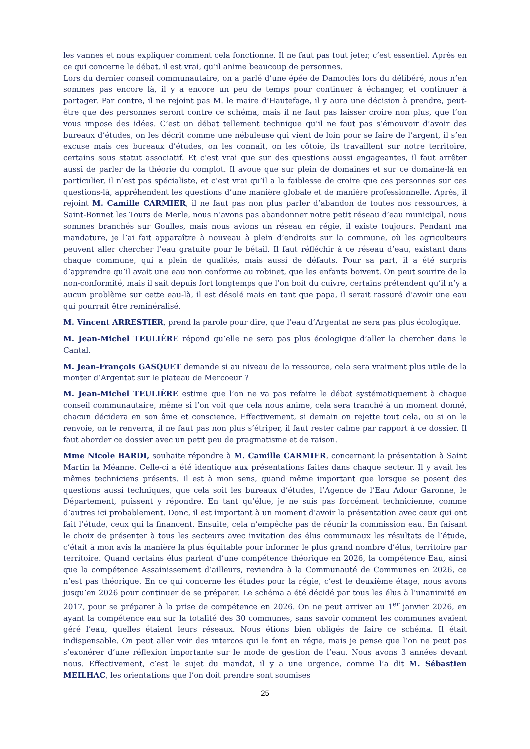les vannes et nous expliquer comment cela fonctionne. Il ne faut pas tout jeter, c’est essentiel. Après en ce qui concerne le débat, il est vrai, qu’il anime beaucoup de personnes.
Lors du dernier conseil communautaire, on a parlé d’une épée de Damoclès lors du délibéré, nous n’en sommes pas encore là, il y a encore un peu de temps pour continuer à échanger, et continuer à partager. Par contre, il ne rejoint pas M. le maire d’Hautefage, il y aura une décision à prendre, peut-être que des personnes seront contre ce schéma, mais il ne faut pas laisser croire non plus, que l’on vous impose des idées. C’est un débat tellement technique qu’il ne faut pas s’émouvoir d’avoir des bureaux d’études, on les décrit comme une nébuleuse qui vient de loin pour se faire de l’argent, il s’en excuse mais ces bureaux d’études, on les connait, on les côtoie, ils travaillent sur notre territoire, certains sous statut associatif. Et c’est vrai que sur des questions aussi engageantes, il faut arrêter aussi de parler de la théorie du complot. Il avoue que sur plein de domaines et sur ce domaine-là en particulier, il n’est pas spécialiste, et c’est vrai qu’il a la faiblesse de croire que ces personnes sur ces questions-là, appréhendent les questions d’une manière globale et de manière professionnelle. Après, il rejoint M. Camille CARMIER, il ne faut pas non plus parler d’abandon de toutes nos ressources, à Saint-Bonnet les Tours de Merle, nous n’avons pas abandonner notre petit réseau d’eau municipal, nous sommes branchés sur Goulles, mais nous avions un réseau en régie, il existe toujours. Pendant ma mandature, je l’ai fait apparaître à nouveau à plein d’endroits sur la commune, où les agriculteurs peuvent aller chercher l’eau gratuite pour le bétail. Il faut réfléchir à ce réseau d’eau, existant dans chaque commune, qui a plein de qualités, mais aussi de défauts. Pour sa part, il a été surpris d’apprendre qu’il avait une eau non conforme au robinet, que les enfants boivent. On peut sourire de la non-conformité, mais il sait depuis fort longtemps que l’on boit du cuivre, certains prétendent qu’il n’y a aucun problème sur cette eau-là, il est désolé mais en tant que papa, il serait rassuré d’avoir une eau qui pourrait être reminéralisé.
M. Vincent ARRESTIER, prend la parole pour dire, que l’eau d’Argentat ne sera pas plus écologique.
M. Jean-Michel TEULIÈRE répond qu’elle ne sera pas plus écologique d’aller la chercher dans le Cantal.
M. Jean-François GASQUET demande si au niveau de la ressource, cela sera vraiment plus utile de la monter d’Argentat sur le plateau de Mercoeur ?
M. Jean-Michel TEULIÈRE estime que l’on ne va pas refaire le débat systématiquement à chaque conseil communautaire, même si l’on voit que cela nous anime, cela sera tranché à un moment donné, chacun décidera en son âme et conscience. Effectivement, si demain on rejette tout cela, ou si on le renvoie, on le renverra, il ne faut pas non plus s’étriper, il faut rester calme par rapport à ce dossier. Il faut aborder ce dossier avec un petit peu de pragmatisme et de raison.
Mme Nicole BARDI, souhaite répondre à M. Camille CARMIER, concernant la présentation à Saint Martin la Méanne. Celle-ci a été identique aux présentations faites dans chaque secteur. Il y avait les mêmes techniciens présents. Il est à mon sens, quand même important que lorsque se posent des questions aussi techniques, que cela soit les bureaux d’études, l’Agence de l’Eau Adour Garonne, le Département, puissent y répondre. En tant qu’élue, je ne suis pas forcément technicienne, comme d’autres ici probablement. Donc, il est important à un moment d’avoir la présentation avec ceux qui ont fait l’étude, ceux qui la financent. Ensuite, cela n’empêche pas de réunir la commission eau. En faisant le choix de présenter à tous les secteurs avec invitation des élus communaux les résultats de l’étude, c’était à mon avis la manière la plus équitable pour informer le plus grand nombre d’élus, territoire par territoire. Quand certains élus parlent d’une compétence théorique en 2026, la compétence Eau, ainsi que la compétence Assainissement d’ailleurs, reviendra à la Communauté de Communes en 2026, ce n’est pas théorique. En ce qui concerne les études pour la régie, c’est le deuxième étage, nous avons jusqu’en 2026 pour continuer de se préparer. Le schéma a été décidé par tous les élus à l’unanimité en 2017, pour se préparer à la prise de compétence en 2026. On ne peut arriver au 1<sup>er</sup> janvier 2026, en ayant la compétence eau sur la totalité des 30 communes, sans savoir comment les communes avaient géré l’eau, quelles étaient leurs réseaux. Nous étions bien obligés de faire ce schéma. Il était indispensable. On peut aller voir des intercos qui le font en régie, mais je pense que l’on ne peut pas s’exonérer d’une réflexion importante sur le mode de gestion de l’eau. Nous avons 3 années devant nous. Effectivement, c’est le sujet du mandat, il y a une urgence, comme l’a dit M. Sébastien MEILHAC, les orientations que l’on doit prendre sont soumises
25